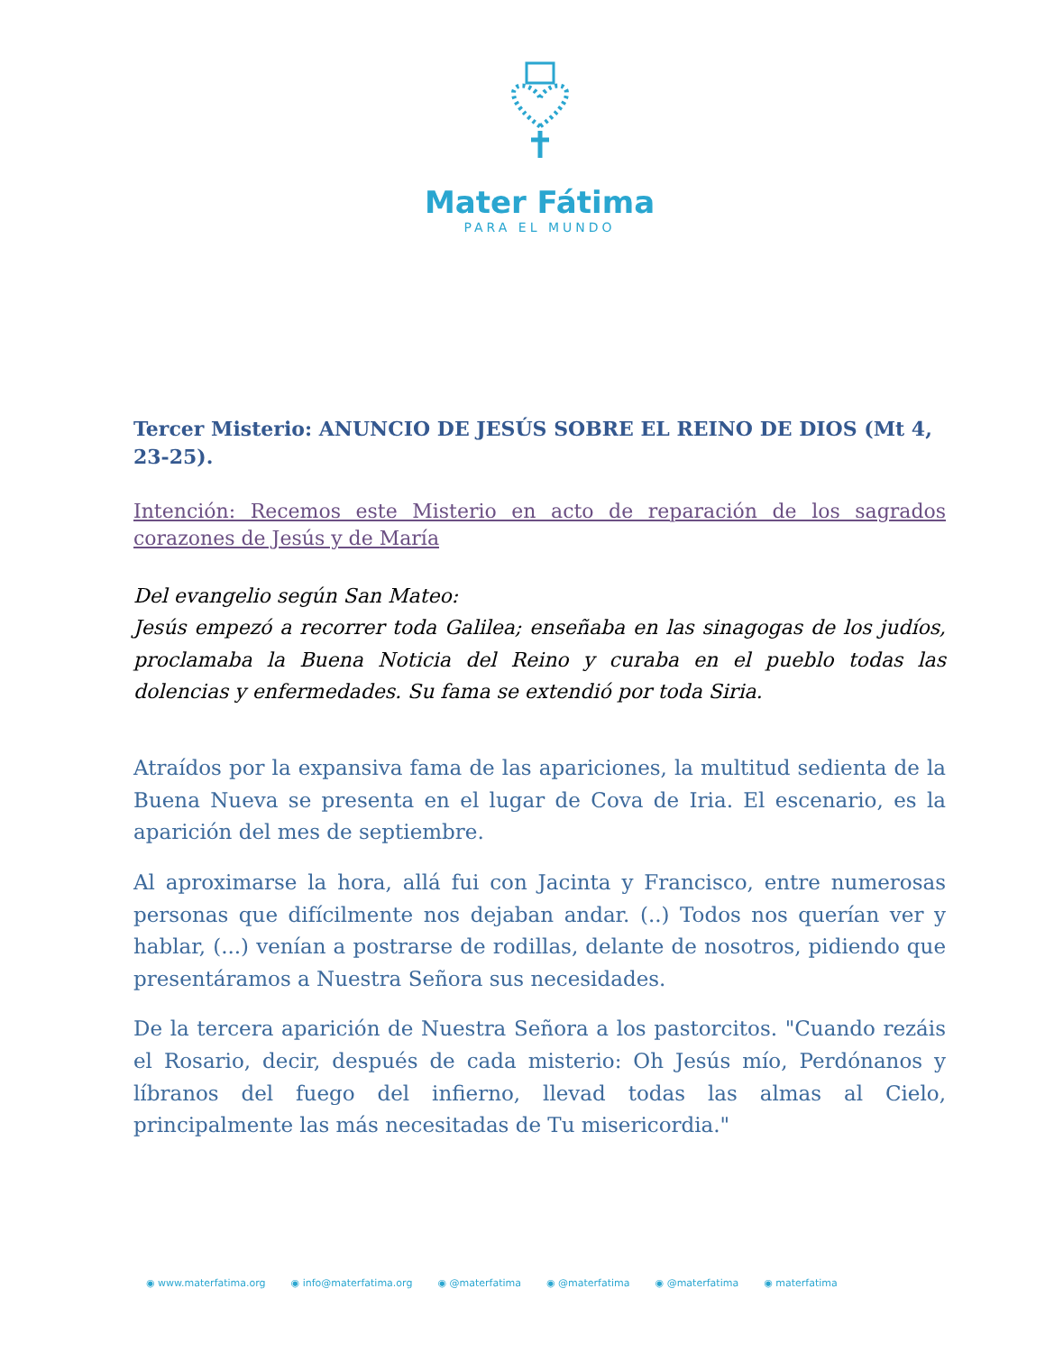Mater Fátima
PARA EL MUNDO
Tercer Misterio: ANUNCIO DE JESÚS SOBRE EL REINO DE DIOS (Mt 4, 23-25).
Intención: Recemos este Misterio en acto de reparación de los sagrados corazones de Jesús y de María
Del evangelio según San Mateo:
Jesús empezó a recorrer toda Galilea; enseñaba en las sinagogas de los judíos, proclamaba la Buena Noticia del Reino y curaba en el pueblo todas las dolencias y enfermedades. Su fama se extendió por toda Siria.
Atraídos por la expansiva fama de las apariciones, la multitud sedienta de la Buena Nueva se presenta en el lugar de Cova de Iria. El escenario, es la aparición del mes de septiembre.
Al aproximarse la hora, allá fui con Jacinta y Francisco, entre numerosas personas que difícilmente nos dejaban andar. (..) Todos nos querían ver y hablar, (...) venían a postrarse de rodillas, delante de nosotros, pidiendo que presentáramos a Nuestra Señora sus necesidades.
De la tercera aparición de Nuestra Señora a los pastorcitos. "Cuando rezáis el Rosario, decir, después de cada misterio: Oh Jesús mío, Perdónanos y líbranos del fuego del infierno, llevad todas las almas al Cielo, principalmente las más necesitadas de Tu misericordia."
◉ www.materfatima.org ◉ info@materfatima.org ◉ @materfatima ◉ @materfatima ◉ @materfatima ◉ materfatima